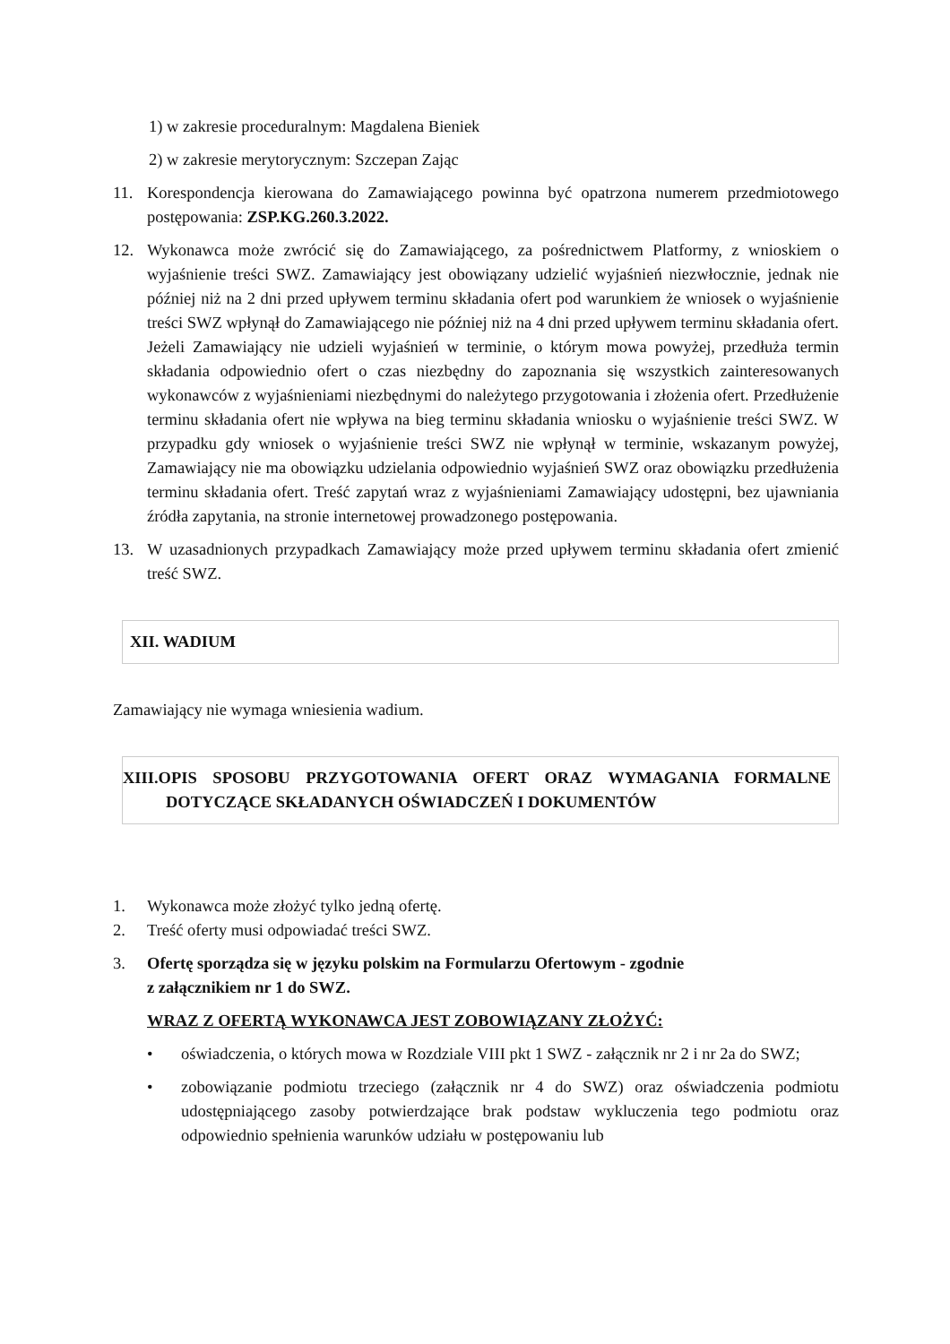1) w zakresie proceduralnym: Magdalena Bieniek
2) w zakresie merytorycznym: Szczepan Zając
11. Korespondencja kierowana do Zamawiającego powinna być opatrzona numerem przedmiotowego postępowania: ZSP.KG.260.3.2022.
12. Wykonawca może zwrócić się do Zamawiającego, za pośrednictwem Platformy, z wnioskiem o wyjaśnienie treści SWZ. Zamawiający jest obowiązany udzielić wyjaśnień niezwłocznie, jednak nie później niż na 2 dni przed upływem terminu składania ofert pod warunkiem że wniosek o wyjaśnienie treści SWZ wpłynął do Zamawiającego nie później niż na 4 dni przed upływem terminu składania ofert. Jeżeli Zamawiający nie udzieli wyjaśnień w terminie, o którym mowa powyżej, przedłuża termin składania odpowiednio ofert o czas niezbędny do zapoznania się wszystkich zainteresowanych wykonawców z wyjaśnieniami niezbędnymi do należytego przygotowania i złożenia ofert. Przedłużenie terminu składania ofert nie wpływa na bieg terminu składania wniosku o wyjaśnienie treści SWZ. W przypadku gdy wniosek o wyjaśnienie treści SWZ nie wpłynął w terminie, wskazanym powyżej, Zamawiający nie ma obowiązku udzielania odpowiednio wyjaśnień SWZ oraz obowiązku przedłużenia terminu składania ofert. Treść zapytań wraz z wyjaśnieniami Zamawiający udostępni, bez ujawniania źródła zapytania, na stronie internetowej prowadzonego postępowania.
13. W uzasadnionych przypadkach Zamawiający może przed upływem terminu składania ofert zmienić treść SWZ.
XII. WADIUM
Zamawiający nie wymaga wniesienia wadium.
XIII.OPIS SPOSOBU PRZYGOTOWANIA OFERT ORAZ WYMAGANIA FORMALNE DOTYCZĄCE SKŁADANYCH OŚWIADCZEŃ I DOKUMENTÓW
1. Wykonawca może złożyć tylko jedną ofertę.
2. Treść oferty musi odpowiadać treści SWZ.
3. Ofertę sporządza się w języku polskim na Formularzu Ofertowym - zgodnie
z załącznikiem nr 1 do SWZ.
WRAZ Z OFERTĄ WYKONAWCA JEST ZOBOWIĄZANY ZŁOŻYĆ:
• oświadczenia, o których mowa w Rozdziale VIII pkt 1 SWZ - załącznik nr 2 i nr 2a do SWZ;
• zobowiązanie podmiotu trzeciego (załącznik nr 4 do SWZ) oraz oświadczenia podmiotu udostępniającego zasoby potwierdzające brak podstaw wykluczenia tego podmiotu oraz odpowiednio spełnienia warunków udziału w postępowaniu lub